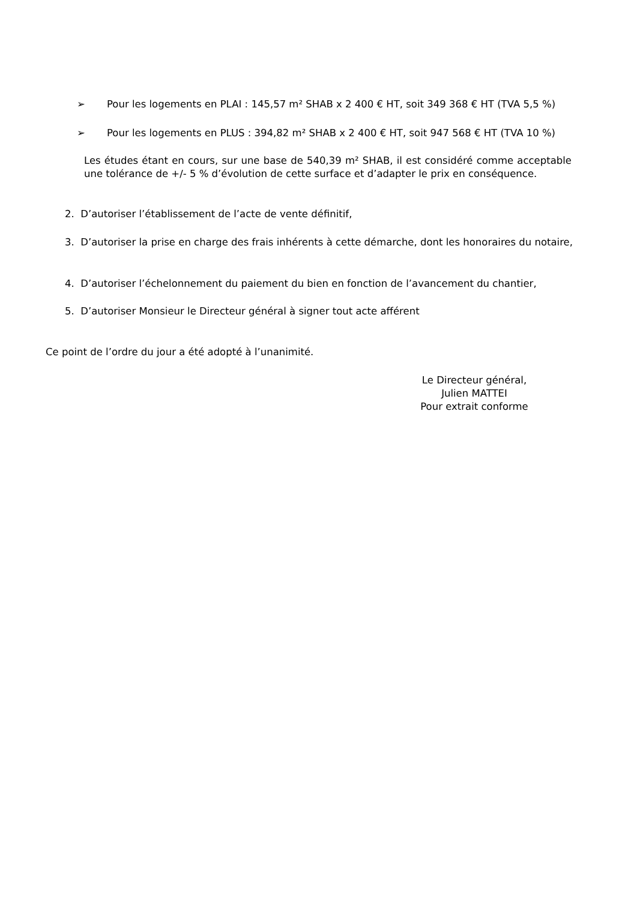➢ Pour les logements en PLAI : 145,57 m² SHAB x 2 400 € HT, soit 349 368 € HT (TVA 5,5 %)
➢ Pour les logements en PLUS : 394,82 m² SHAB x 2 400 € HT, soit 947 568 € HT (TVA 10 %)
Les études étant en cours, sur une base de 540,39 m² SHAB, il est considéré comme acceptable une tolérance de +/- 5 % d’évolution de cette surface et d’adapter le prix en conséquence.
2. D’autoriser l’établissement de l’acte de vente définitif,
3. D’autoriser la prise en charge des frais inhérents à cette démarche, dont les honoraires du notaire,
4. D’autoriser l’échelonnement du paiement du bien en fonction de l’avancement du chantier,
5. D’autoriser Monsieur le Directeur général à signer tout acte afférent
Ce point de l’ordre du jour a été adopté à l’unanimité.
Le Directeur général,
Julien MATTEI
Pour extrait conforme